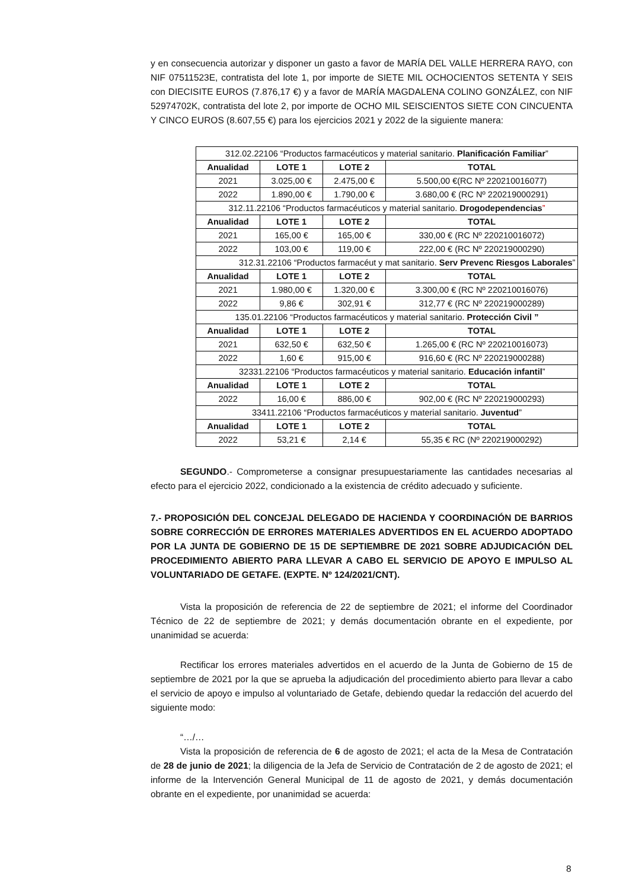y en consecuencia autorizar y disponer un gasto a favor de MARÍA DEL VALLE HERRERA RAYO, con NIF 07511523E, contratista del lote 1, por importe de SIETE MIL OCHOCIENTOS SETENTA Y SEIS con DIECISITE EUROS (7.876,17 €) y a favor de MARÍA MAGDALENA COLINO GONZÁLEZ, con NIF 52974702K, contratista del lote 2, por importe de OCHO MIL SEISCIENTOS SIETE CON CINCUENTA Y CINCO EUROS (8.607,55 €) para los ejercicios 2021 y 2022 de la siguiente manera:
| 312.02.22106 “Productos farmacéuticos y material sanitario. Planificación Familiar ” | | | |
| Anualidad | LOTE 1 | LOTE 2 | TOTAL |
| 2021 | 3.025,00 € | 2.475,00 € | 5.500,00 €(RC Nº 220210016077) |
| 2022 | 1.890,00 € | 1.790,00 € | 3.680,00 € (RC Nº 220219000291) |
| 312.11.22106 “Productos farmacéuticos y material sanitario. Drogodependencias ” | | | |
| Anualidad | LOTE 1 | LOTE 2 | TOTAL |
| 2021 | 165,00 € | 165,00 € | 330,00 € (RC Nº 220210016072) |
| 2022 | 103,00 € | 119,00 € | 222,00 € (RC Nº 220219000290) |
| 312.31.22106 “Productos farmacéut y mat sanitario. Serv Prevenc Riesgos Laborales ” | | | |
| Anualidad | LOTE 1 | LOTE 2 | TOTAL |
| 2021 | 1.980,00 € | 1.320,00 € | 3.300,00 € (RC Nº 220210016076) |
| 2022 | 9,86 € | 302,91 € | 312,77 € (RC Nº 220219000289) |
| 135.01.22106 “Productos farmacéuticos y material sanitario. Protección Civil ” | | | |
| Anualidad | LOTE 1 | LOTE 2 | TOTAL |
| 2021 | 632,50 € | 632,50 € | 1.265,00 € (RC Nº 220210016073) |
| 2022 | 1,60 € | 915,00 € | 916,60 € (RC Nº 220219000288) |
| 32331.22106 “Productos farmacéuticos y material sanitario. Educación infantil ” | | | |
| Anualidad | LOTE 1 | LOTE 2 | TOTAL |
| 2022 | 16,00 € | 886,00 € | 902,00 € (RC Nº 220219000293) |
| 33411.22106 “Productos farmacéuticos y material sanitario. Juventud ” | | | |
| Anualidad | LOTE 1 | LOTE 2 | TOTAL |
| 2022 | 53,21 € | 2,14 € | 55,35 € RC (Nº 220219000292) |
SEGUNDO.- Comprometerse a consignar presupuestariamente las cantidades necesarias al efecto para el ejercicio 2022, condicionado a la existencia de crédito adecuado y suficiente.
7.- PROPOSICIÓN DEL CONCEJAL DELEGADO DE HACIENDA Y COORDINACIÓN DE BARRIOS SOBRE CORRECCIÓN DE ERRORES MATERIALES ADVERTIDOS EN EL ACUERDO ADOPTADO POR LA JUNTA DE GOBIERNO DE 15 DE SEPTIEMBRE DE 2021 SOBRE ADJUDICACIÓN DEL PROCEDIMIENTO ABIERTO PARA LLEVAR A CABO EL SERVICIO DE APOYO E IMPULSO AL VOLUNTARIADO DE GETAFE. (EXPTE. Nº 124/2021/CNT).
Vista la proposición de referencia de 22 de septiembre de 2021; el informe del Coordinador Técnico de 22 de septiembre de 2021; y demás documentación obrante en el expediente, por unanimidad se acuerda:
Rectificar los errores materiales advertidos en el acuerdo de la Junta de Gobierno de 15 de septiembre de 2021 por la que se aprueba la adjudicación del procedimiento abierto para llevar a cabo el servicio de apoyo e impulso al voluntariado de Getafe, debiendo quedar la redacción del acuerdo del siguiente modo:
“…/…
Vista la proposición de referencia de 6 de agosto de 2021; el acta de la Mesa de Contratación de 28 de junio de 2021; la diligencia de la Jefa de Servicio de Contratación de 2 de agosto de 2021; el informe de la Intervención General Municipal de 11 de agosto de 2021, y demás documentación obrante en el expediente, por unanimidad se acuerda:
8